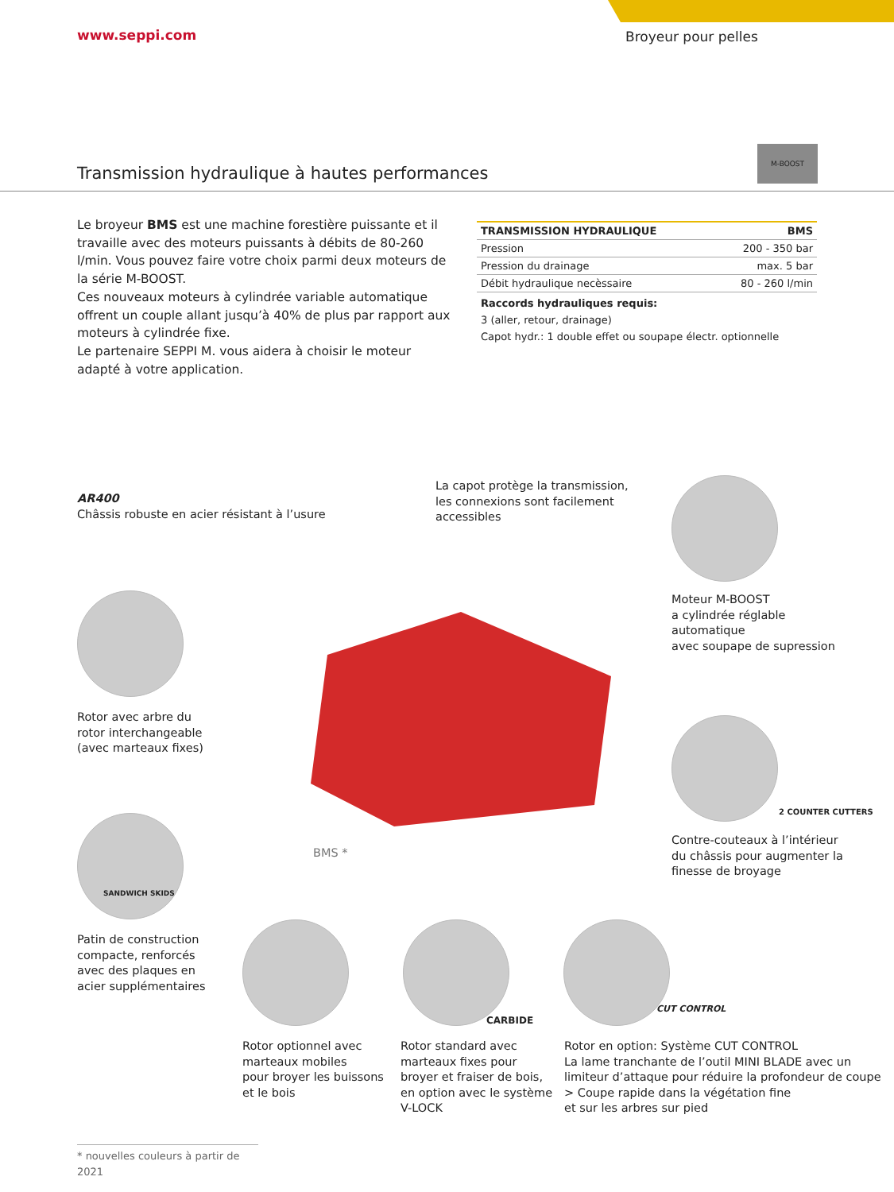www.seppi.com Broyeur pour pelles
M-BOOST
Transmission hydraulique à hautes performances
Le broyeur BMS est une machine forestière puissante et il travaille avec des moteurs puissants à débits de 80-260 l/min. Vous pouvez faire votre choix parmi deux moteurs de la série M-BOOST.
Ces nouveaux moteurs à cylindrée variable automatique offrent un couple allant jusqu’à 40% de plus par rapport aux moteurs à cylindrée fixe.
Le partenaire SEPPI M. vous aidera à choisir le moteur adapté à votre application.
| TRANSMISSION HYDRAULIQUE | BMS |
| --- | --- |
| Pression | 200 - 350 bar |
| Pression du drainage | max. 5 bar |
| Débit hydraulique necèssaire | 80 - 260 l/min |
Raccords hydrauliques requis:
3 (aller, retour, drainage)
Capot hydr.: 1 double effet ou soupape électr. optionnelle
AR400
Châssis robuste en acier résistant à l’usure
La capot protège la transmission,
les connexions sont facilement
accessibles
Moteur M-BOOST
a cylindrée réglable
automatique
avec soupape de supression
Rotor avec arbre du
rotor interchangeable
(avec marteaux fixes)
BMS *
2 COUNTER CUTTERS
Contre-couteaux à l’intérieur
du châssis pour augmenter la
finesse de broyage
SANDWICH SKIDS
Patin de construction
compacte, renforcés
avec des plaques en
acier supplémentaires
CARBIDE
CUT CONTROL
Rotor optionnel avec
marteaux mobiles
pour broyer les buissons
et le bois
Rotor standard avec
marteaux fixes pour
broyer et fraiser de bois,
en option avec le système
V-LOCK
Rotor en option: Système CUT CONTROL
La lame tranchante de l’outil MINI BLADE avec un
limiteur d’attaque pour réduire la profondeur de coupe
> Coupe rapide dans la végétation fine
et sur les arbres sur pied
* nouvelles couleurs à partir de 2021